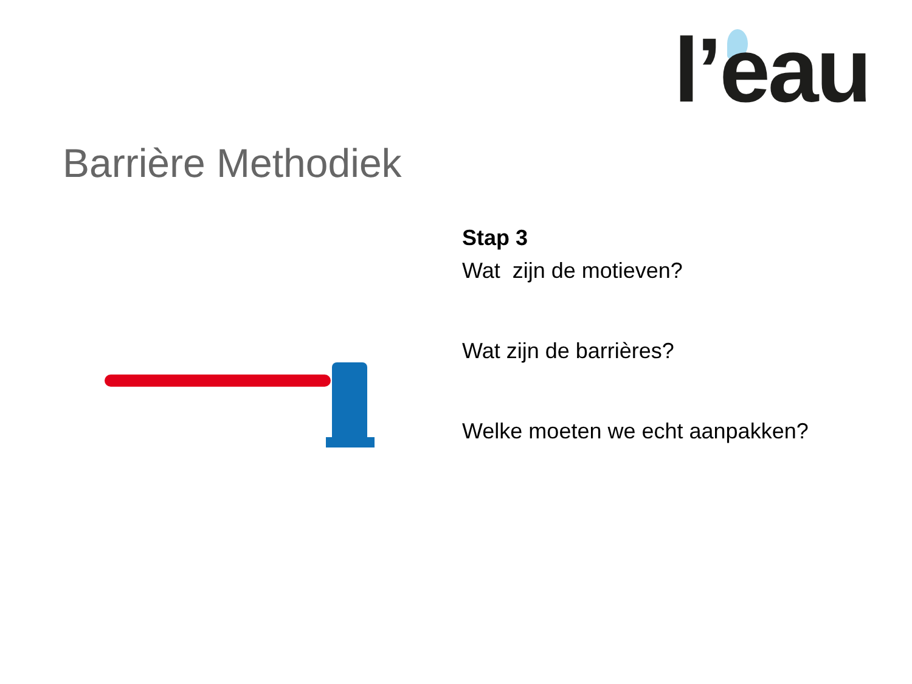l’eau
Barrière Methodiek
Stap 3
Wat zijn de motieven?
Wat zijn de barrières?
Welke moeten we echt aanpakken?